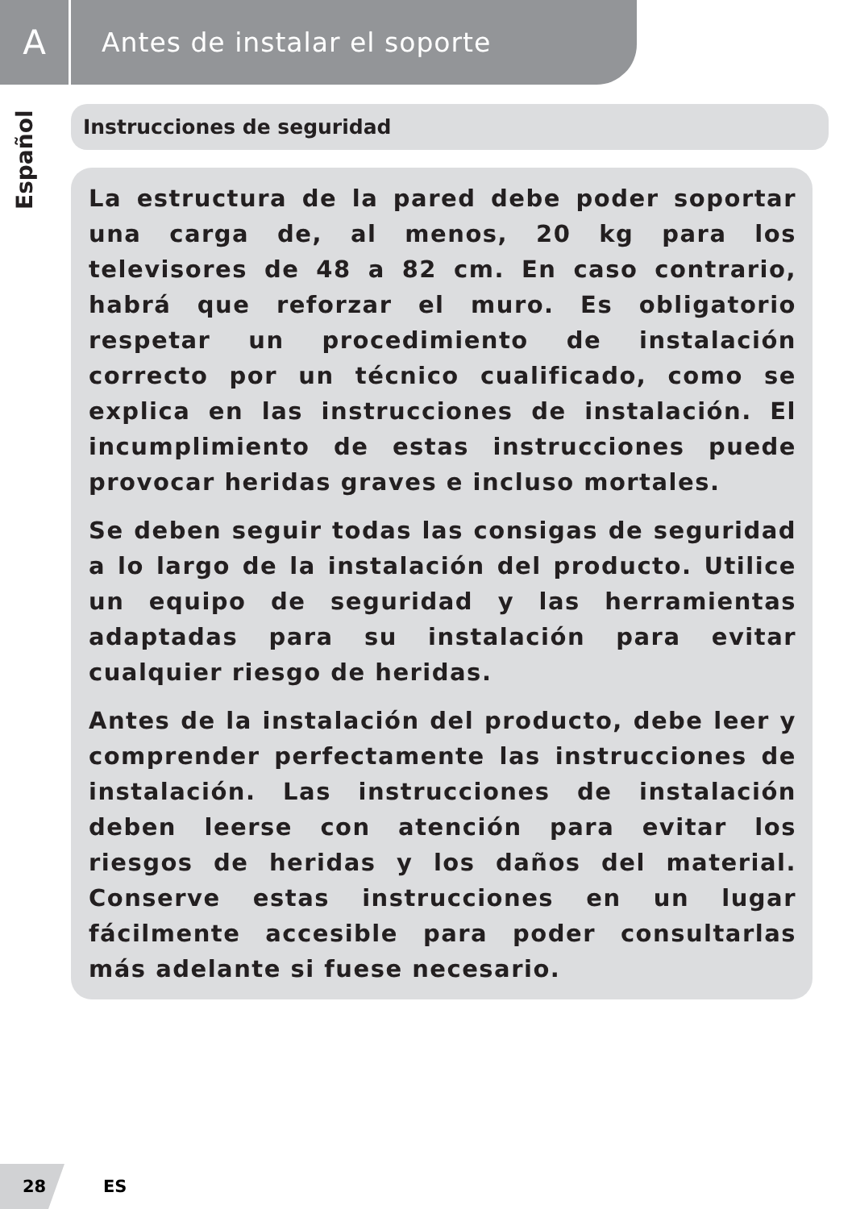A
Antes de instalar el soporte
Español
Instrucciones de seguridad
La estructura de la pared debe poder soportar una carga de, al menos, 20 kg para los televisores de 48 a 82 cm. En caso contrario, habrá que reforzar el muro. Es obligatorio respetar un procedimiento de instalación correcto por un técnico cualificado, como se explica en las instrucciones de instalación. El incumplimiento de estas instrucciones puede provocar heridas graves e incluso mortales.
Se deben seguir todas las consigas de seguridad a lo largo de la instalación del producto. Utilice un equipo de seguridad y las herramientas adaptadas para su instalación para evitar cualquier riesgo de heridas.
Antes de la instalación del producto, debe leer y comprender perfectamente las instrucciones de instalación. Las instrucciones de instalación deben leerse con atención para evitar los riesgos de heridas y los daños del material. Conserve estas instrucciones en un lugar fácilmente accesible para poder consultarlas más adelante si fuese necesario.
28
ES